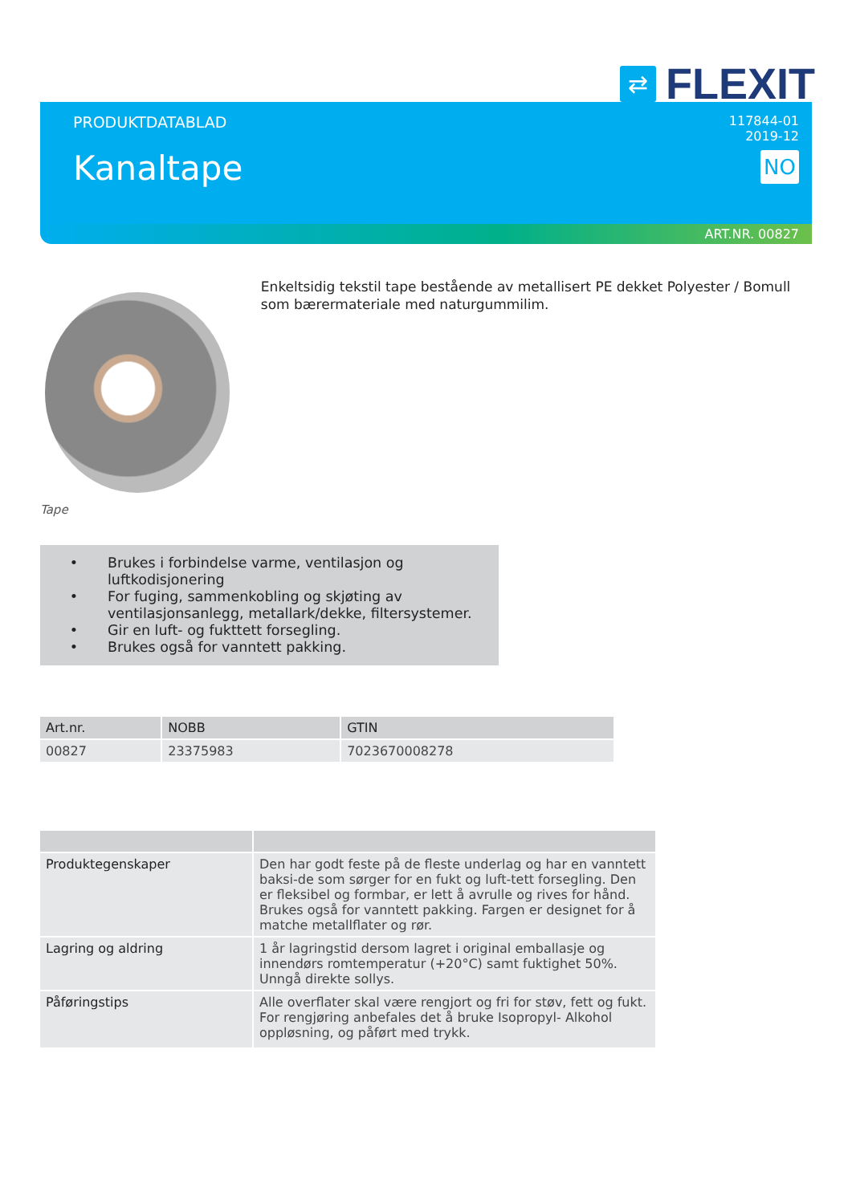⇄
FLEXIT
PRODUKTDATABLAD
Kanaltape
117844-01
2019-12
NO
ART.NR. 00827
Tape
Enkeltsidig tekstil tape bestående av metallisert PE dekket Polyester / Bomull som bærermateriale med naturgummilim.
• Brukes i forbindelse varme, ventilasjon og luftkodisjonering
• For fuging, sammenkobling og skjøting av
ventilasjonsanlegg, metallark/dekke, filtersystemer.
• Gir en luft- og fukttett forsegling.
• Brukes også for vanntett pakking.
| Art.nr. | NOBB | GTIN |
| --- | --- | --- |
| 00827 | 23375983 | 7023670008278 |
| Produktegenskaper | Den har godt feste på de fleste underlag og har en vanntett baksi-de som sørger for en fukt og luft-tett forsegling. Den er fleksibel og formbar, er lett å avrulle og rives for hånd. Brukes også for vanntett pakking. Fargen er designet for å matche metallflater og rør. |
| Lagring og aldring | 1 år lagringstid dersom lagret i original emballasje og innendørs romtemperatur (+20°C) samt fuktighet 50%. Unngå direkte sollys. |
| Påføringstips | Alle overflater skal være rengjort og fri for støv, fett og fukt. For rengjøring anbefales det å bruke Isopropyl- Alkohol oppløsning, og påført med trykk. |